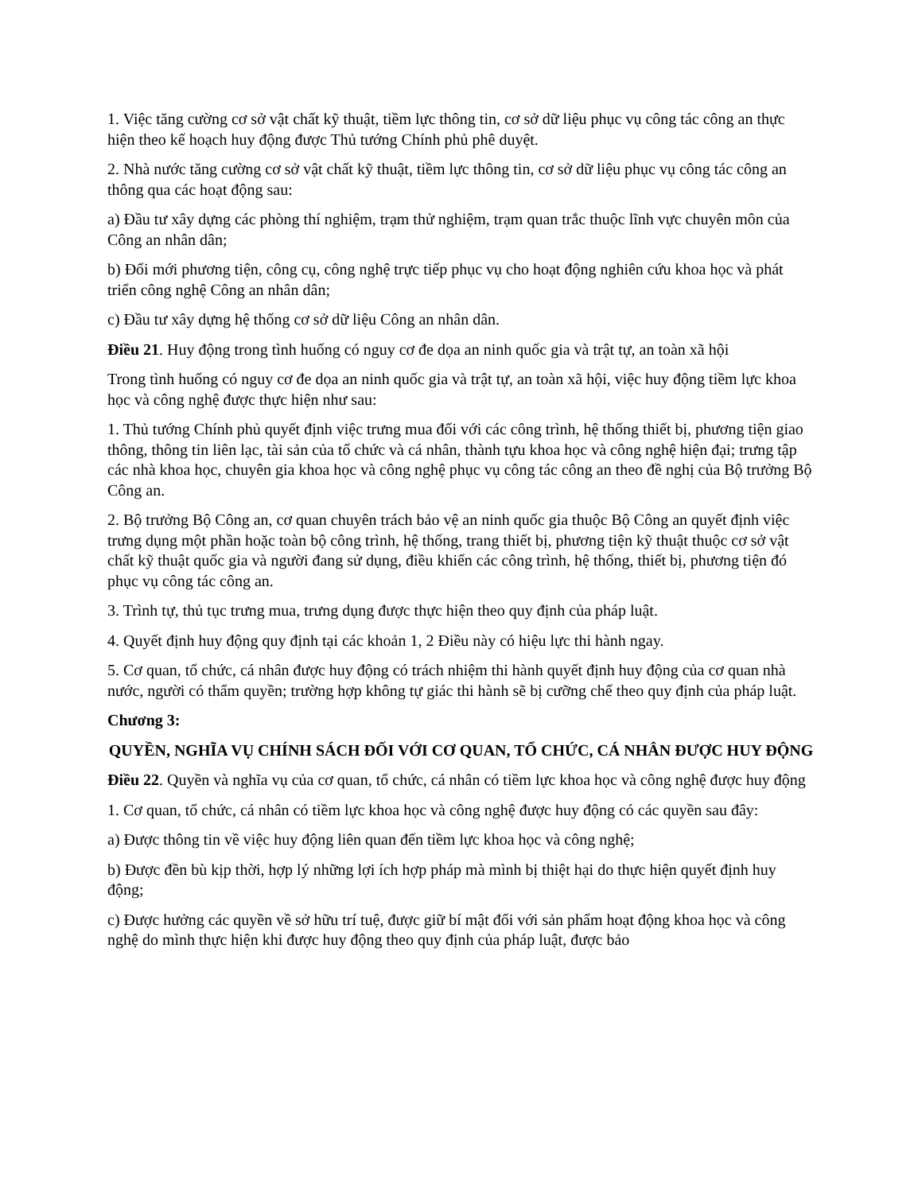1. Việc tăng cường cơ sở vật chất kỹ thuật, tiềm lực thông tin, cơ sở dữ liệu phục vụ công tác công an thực hiện theo kế hoạch huy động được Thủ tướng Chính phủ phê duyệt.
2. Nhà nước tăng cường cơ sở vật chất kỹ thuật, tiềm lực thông tin, cơ sở dữ liệu phục vụ công tác công an thông qua các hoạt động sau:
a) Đầu tư xây dựng các phòng thí nghiệm, trạm thử nghiệm, trạm quan trắc thuộc lĩnh vực chuyên môn của Công an nhân dân;
b) Đổi mới phương tiện, công cụ, công nghệ trực tiếp phục vụ cho hoạt động nghiên cứu khoa học và phát triển công nghệ Công an nhân dân;
c) Đầu tư xây dựng hệ thống cơ sở dữ liệu Công an nhân dân.
Điều 21. Huy động trong tình huống có nguy cơ đe dọa an ninh quốc gia và trật tự, an toàn xã hội
Trong tình huống có nguy cơ đe dọa an ninh quốc gia và trật tự, an toàn xã hội, việc huy động tiềm lực khoa học và công nghệ được thực hiện như sau:
1. Thủ tướng Chính phủ quyết định việc trưng mua đối với các công trình, hệ thống thiết bị, phương tiện giao thông, thông tin liên lạc, tài sản của tổ chức và cá nhân, thành tựu khoa học và công nghệ hiện đại; trưng tập các nhà khoa học, chuyên gia khoa học và công nghệ phục vụ công tác công an theo đề nghị của Bộ trưởng Bộ Công an.
2. Bộ trưởng Bộ Công an, cơ quan chuyên trách bảo vệ an ninh quốc gia thuộc Bộ Công an quyết định việc trưng dụng một phần hoặc toàn bộ công trình, hệ thống, trang thiết bị, phương tiện kỹ thuật thuộc cơ sở vật chất kỹ thuật quốc gia và người đang sử dụng, điều khiển các công trình, hệ thống, thiết bị, phương tiện đó phục vụ công tác công an.
3. Trình tự, thủ tục trưng mua, trưng dụng được thực hiện theo quy định của pháp luật.
4. Quyết định huy động quy định tại các khoản 1, 2 Điều này có hiệu lực thi hành ngay.
5. Cơ quan, tổ chức, cá nhân được huy động có trách nhiệm thi hành quyết định huy động của cơ quan nhà nước, người có thẩm quyền; trường hợp không tự giác thi hành sẽ bị cưỡng chế theo quy định của pháp luật.
Chương 3:
QUYỀN, NGHĨA VỤ CHÍNH SÁCH ĐỐI VỚI CƠ QUAN, TỔ CHỨC, CÁ NHÂN ĐƯỢC HUY ĐỘNG
Điều 22. Quyền và nghĩa vụ của cơ quan, tổ chức, cá nhân có tiềm lực khoa học và công nghệ được huy động
1. Cơ quan, tổ chức, cá nhân có tiềm lực khoa học và công nghệ được huy động có các quyền sau đây:
a) Được thông tin về việc huy động liên quan đến tiềm lực khoa học và công nghệ;
b) Được đền bù kịp thời, hợp lý những lợi ích hợp pháp mà mình bị thiệt hại do thực hiện quyết định huy động;
c) Được hưởng các quyền về sở hữu trí tuệ, được giữ bí mật đối với sản phẩm hoạt động khoa học và công nghệ do mình thực hiện khi được huy động theo quy định của pháp luật, được bảo